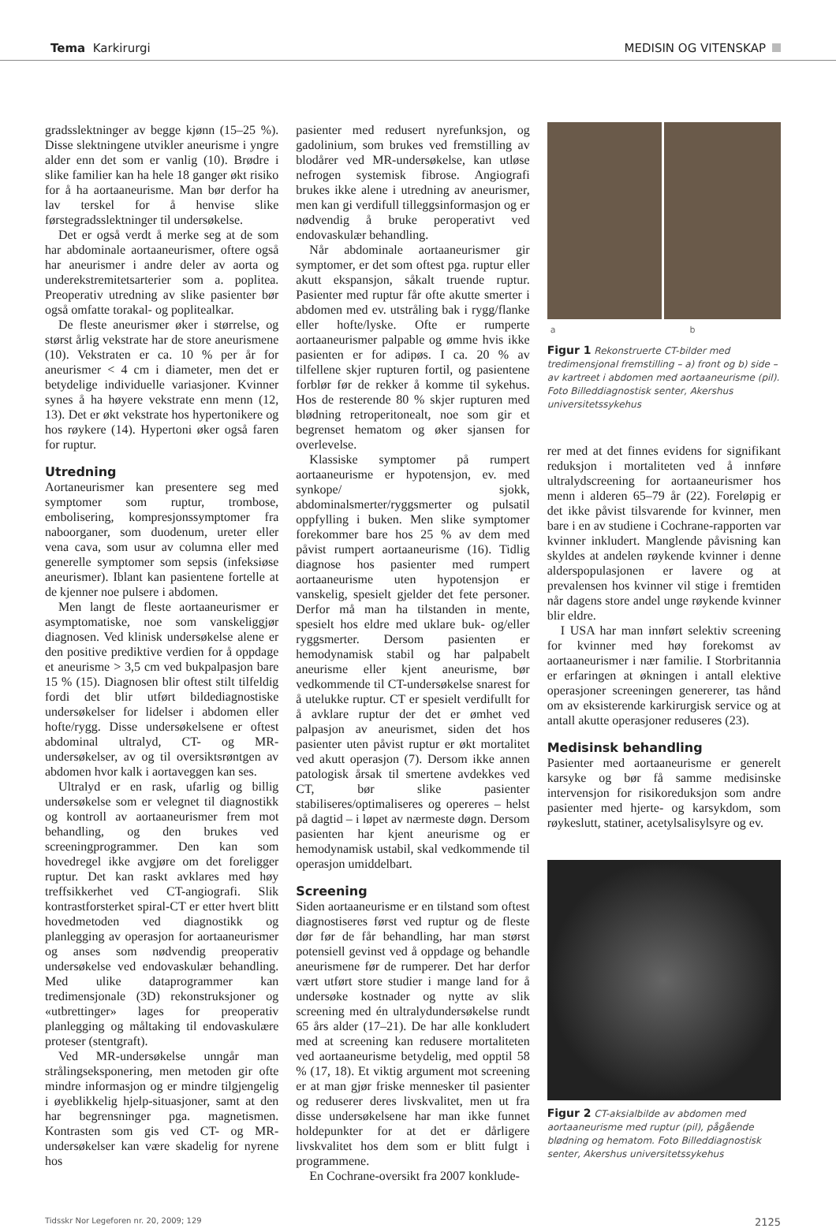Tema Karkirurgi MEDISIN OG VITENSKAP
gradsslektninger av begge kjønn (15–25 %). Disse slektningene utvikler aneurisme i yngre alder enn det som er vanlig (10). Brødre i slike familier kan ha hele 18 ganger økt risiko for å ha aortaaneurisme. Man bør derfor ha lav terskel for å henvise slike førstegradsslektninger til undersøkelse.
Det er også verdt å merke seg at de som har abdominale aortaaneurismer, oftere også har aneurismer i andre deler av aorta og underekstremitetsarterier som a. poplitea. Preoperativ utredning av slike pasienter bør også omfatte torakal- og poplitealkar.
De fleste aneurismer øker i størrelse, og størst årlig vekstrate har de store aneurismene (10). Vekstraten er ca. 10 % per år for aneurismer < 4 cm i diameter, men det er betydelige individuelle variasjoner. Kvinner synes å ha høyere vekstrate enn menn (12, 13). Det er økt vekstrate hos hypertonikere og hos røykere (14). Hypertoni øker også faren for ruptur.
Utredning
Aortaneurismer kan presentere seg med symptomer som ruptur, trombose, embolisering, kompresjonssymptomer fra naboorganer, som duodenum, ureter eller vena cava, som usur av columna eller med generelle symptomer som sepsis (infeksiøse aneurismer). Iblant kan pasientene fortelle at de kjenner noe pulsere i abdomen.
Men langt de fleste aortaaneurismer er asymptomatiske, noe som vanskeliggjør diagnosen. Ved klinisk undersøkelse alene er den positive prediktive verdien for å oppdage et aneurisme > 3,5 cm ved bukpalpasjon bare 15 % (15). Diagnosen blir oftest stilt tilfeldig fordi det blir utført bildediagnostiske undersøkelser for lidelser i abdomen eller hofte/rygg. Disse undersøkelsene er oftest abdominal ultralyd, CT- og MR-undersøkelser, av og til oversiktsrøntgen av abdomen hvor kalk i aortaveggen kan ses.
Ultralyd er en rask, ufarlig og billig undersøkelse som er velegnet til diagnostikk og kontroll av aortaaneurismer frem mot behandling, og den brukes ved screeningprogrammer. Den kan som hovedregel ikke avgjøre om det foreligger ruptur. Det kan raskt avklares med høy treffsikkerhet ved CT-angiografi. Slik kontrastforsterket spiral-CT er etter hvert blitt hovedmetoden ved diagnostikk og planlegging av operasjon for aortaaneurismer og anses som nødvendig preoperativ undersøkelse ved endovaskulær behandling. Med ulike dataprogrammer kan tredimensjonale (3D) rekonstruksjoner og «utbrettinger» lages for preoperativ planlegging og måltaking til endovaskulære proteser (stentgraft).
Ved MR-undersøkelse unngår man strålingseksponering, men metoden gir ofte mindre informasjon og er mindre tilgjengelig i øyeblikkelig hjelp-situasjoner, samt at den har begrensninger pga. magnetismen. Kontrasten som gis ved CT- og MR-undersøkelser kan være skadelig for nyrene hos
pasienter med redusert nyrefunksjon, og gadolinium, som brukes ved fremstilling av blodårer ved MR-undersøkelse, kan utløse nefrogen systemisk fibrose. Angiografi brukes ikke alene i utredning av aneurismer, men kan gi verdifull tilleggsinformasjon og er nødvendig å bruke peroperativt ved endovaskulær behandling.
Når abdominale aortaaneurismer gir symptomer, er det som oftest pga. ruptur eller akutt ekspansjon, såkalt truende ruptur. Pasienter med ruptur får ofte akutte smerter i abdomen med ev. utstråling bak i rygg/flanke eller hofte/lyske. Ofte er rumperte aortaaneurismer palpable og ømme hvis ikke pasienten er for adipøs. I ca. 20 % av tilfellene skjer rupturen fortil, og pasientene forblør før de rekker å komme til sykehus. Hos de resterende 80 % skjer rupturen med blødning retroperitonealt, noe som gir et begrenset hematom og øker sjansen for overlevelse.
Klassiske symptomer på rumpert aortaaneurisme er hypotensjon, ev. med synkope/ sjokk, abdominalsmerter/ryggsmerter og pulsatil oppfylling i buken. Men slike symptomer forekommer bare hos 25 % av dem med påvist rumpert aortaaneurisme (16). Tidlig diagnose hos pasienter med rumpert aortaaneurisme uten hypotensjon er vanskelig, spesielt gjelder det fete personer. Derfor må man ha tilstanden in mente, spesielt hos eldre med uklare buk- og/eller ryggsmerter. Dersom pasienten er hemodynamisk stabil og har palpabelt aneurisme eller kjent aneurisme, bør vedkommende til CT-undersøkelse snarest for å utelukke ruptur. CT er spesielt verdifullt for å avklare ruptur der det er ømhet ved palpasjon av aneurismet, siden det hos pasienter uten påvist ruptur er økt mortalitet ved akutt operasjon (7). Dersom ikke annen patologisk årsak til smertene avdekkes ved CT, bør slike pasienter stabiliseres/optimaliseres og opereres – helst på dagtid – i løpet av nærmeste døgn. Dersom pasienten har kjent aneurisme og er hemodynamisk ustabil, skal vedkommende til operasjon umiddelbart.
Screening
Siden aortaaneurisme er en tilstand som oftest diagnostiseres først ved ruptur og de fleste dør før de får behandling, har man størst potensiell gevinst ved å oppdage og behandle aneurismene før de rumperer. Det har derfor vært utført store studier i mange land for å undersøke kostnader og nytte av slik screening med én ultralydundersøkelse rundt 65 års alder (17–21). De har alle konkludert med at screening kan redusere mortaliteten ved aortaaneurisme betydelig, med opptil 58 % (17, 18). Et viktig argument mot screening er at man gjør friske mennesker til pasienter og reduserer deres livskvalitet, men ut fra disse undersøkelsene har man ikke funnet holdepunkter for at det er dårligere livskvalitet hos dem som er blitt fulgt i programmene.
En Cochrane-oversikt fra 2007 konklude-
a b
Figur 1 Rekonstruerte CT-bilder med tredimensjonal fremstilling – a) front og b) side – av kartreet i abdomen med aortaaneurisme (pil). Foto Billeddiagnostisk senter, Akershus universitetssykehus
rer med at det finnes evidens for signifikant reduksjon i mortaliteten ved å innføre ultralydscreening for aortaaneurismer hos menn i alderen 65–79 år (22). Foreløpig er det ikke påvist tilsvarende for kvinner, men bare i en av studiene i Cochrane-rapporten var kvinner inkludert. Manglende påvisning kan skyldes at andelen røykende kvinner i denne alderspopulasjonen er lavere og at prevalensen hos kvinner vil stige i fremtiden når dagens store andel unge røykende kvinner blir eldre.
I USA har man innført selektiv screening for kvinner med høy forekomst av aortaaneurismer i nær familie. I Storbritannia er erfaringen at økningen i antall elektive operasjoner screeningen genererer, tas hånd om av eksisterende karkirurgisk service og at antall akutte operasjoner reduseres (23).
Medisinsk behandling
Pasienter med aortaaneurisme er generelt karsyke og bør få samme medisinske intervensjon for risikoreduksjon som andre pasienter med hjerte- og karsykdom, som røykeslutt, statiner, acetylsalisylsyre og ev.
Figur 2 CT-aksialbilde av abdomen med aortaaneurisme med ruptur (pil), pågående blødning og hematom. Foto Billeddiagnostisk senter, Akershus universitetssykehus
Tidsskr Nor Legeforen nr. 20, 2009; 129 2125